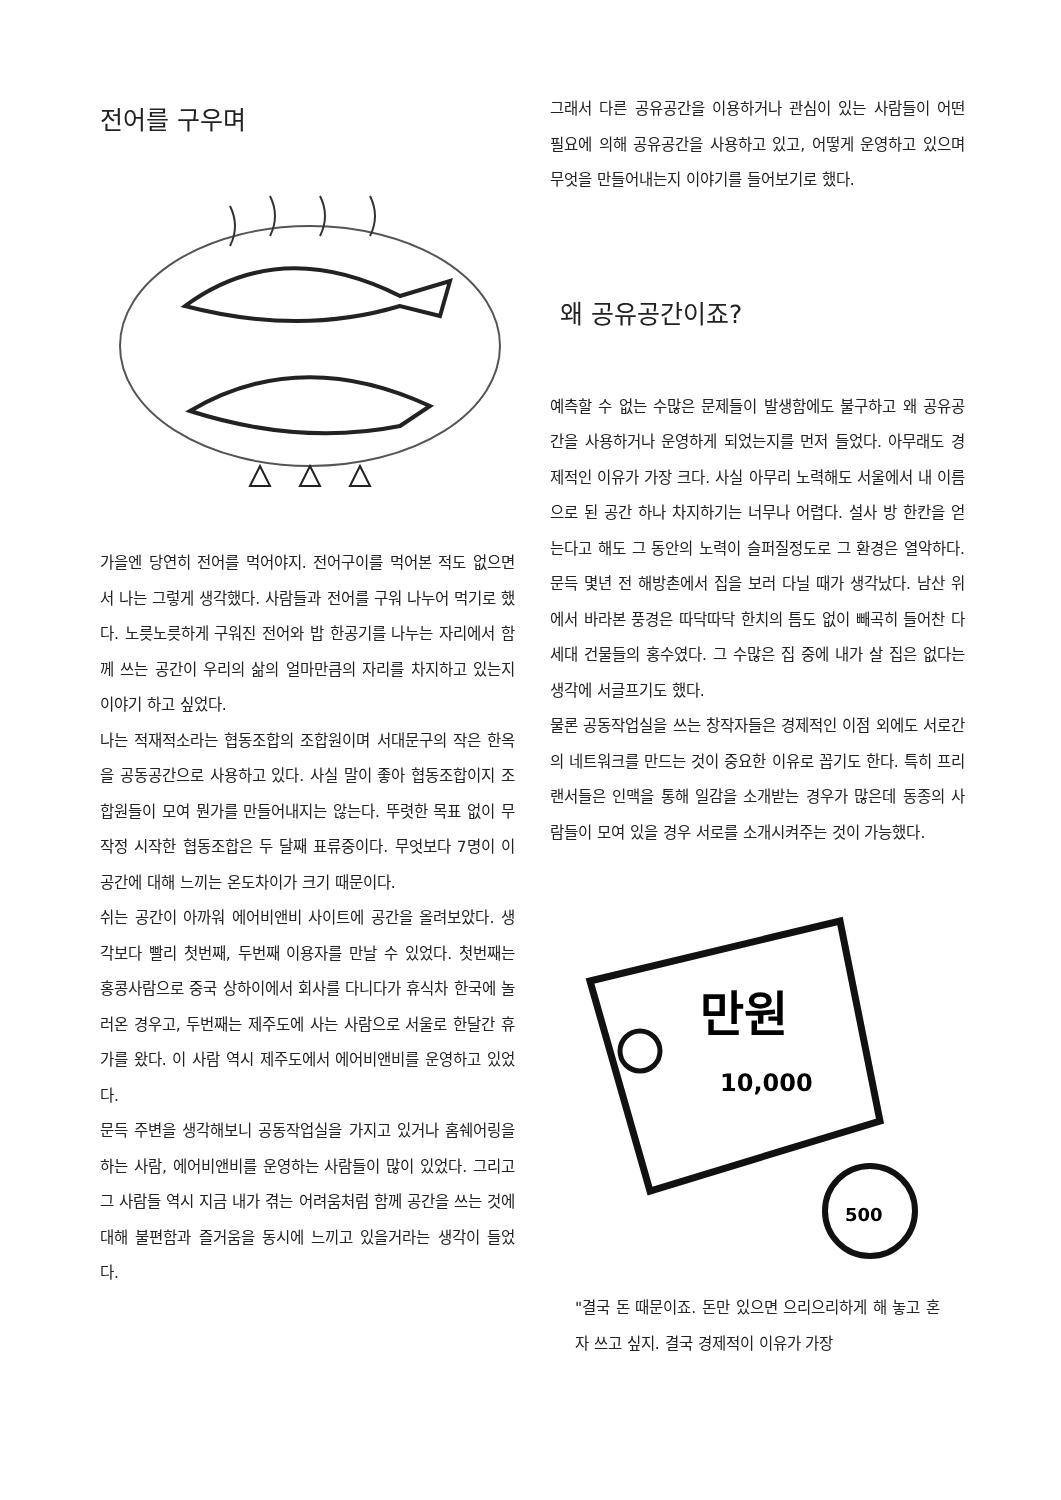전어를 구우며
가을엔 당연히 전어를 먹어야지. 전어구이를 먹어본 적도 없으면서 나는 그렇게 생각했다. 사람들과 전어를 구워 나누어 먹기로 했다. 노릇노릇하게 구워진 전어와 밥 한공기를 나누는 자리에서 함께 쓰는 공간이 우리의 삶의 얼마만큼의 자리를 차지하고 있는지 이야기 하고 싶었다.
나는 적재적소라는 협동조합의 조합원이며 서대문구의 작은 한옥을 공동공간으로 사용하고 있다. 사실 말이 좋아 협동조합이지 조합원들이 모여 뭔가를 만들어내지는 않는다. 뚜렷한 목표 없이 무작정 시작한 협동조합은 두 달째 표류중이다. 무엇보다 7명이 이 공간에 대해 느끼는 온도차이가 크기 때문이다.
쉬는 공간이 아까워 에어비앤비 사이트에 공간을 올려보았다. 생각보다 빨리 첫번째, 두번째 이용자를 만날 수 있었다. 첫번째는 홍콩사람으로 중국 상하이에서 회사를 다니다가 휴식차 한국에 놀러온 경우고, 두번째는 제주도에 사는 사람으로 서울로 한달간 휴가를 왔다. 이 사람 역시 제주도에서 에어비앤비를 운영하고 있었다.
문득 주변을 생각해보니 공동작업실을 가지고 있거나 홈쉐어링을 하는 사람, 에어비앤비를 운영하는 사람들이 많이 있었다. 그리고 그 사람들 역시 지금 내가 겪는 어려움처럼 함께 공간을 쓰는 것에 대해 불편함과 즐거움을 동시에 느끼고 있을거라는 생각이 들었다.
그래서 다른 공유공간을 이용하거나 관심이 있는 사람들이 어떤 필요에 의해 공유공간을 사용하고 있고, 어떻게 운영하고 있으며 무엇을 만들어내는지 이야기를 들어보기로 했다.
왜 공유공간이죠?
예측할 수 없는 수많은 문제들이 발생함에도 불구하고 왜 공유공간을 사용하거나 운영하게 되었는지를 먼저 들었다. 아무래도 경제적인 이유가 가장 크다. 사실 아무리 노력해도 서울에서 내 이름으로 된 공간 하나 차지하기는 너무나 어렵다. 설사 방 한칸을 얻는다고 해도 그 동안의 노력이 슬퍼질정도로 그 환경은 열악하다. 문득 몇년 전 해방촌에서 집을 보러 다닐 때가 생각났다. 남산 위에서 바라본 풍경은 따닥따닥 한치의 틈도 없이 빼곡히 들어찬 다세대 건물들의 홍수였다. 그 수많은 집 중에 내가 살 집은 없다는 생각에 서글프기도 했다.
물론 공동작업실을 쓰는 창작자들은 경제적인 이점 외에도 서로간의 네트워크를 만드는 것이 중요한 이유로 꼽기도 한다. 특히 프리랜서들은 인맥을 통해 일감을 소개받는 경우가 많은데 동종의 사람들이 모여 있을 경우 서로를 소개시켜주는 것이 가능했다.
만원
10,000
500
"결국 돈 때문이죠. 돈만 있으면 으리으리하게 해 놓고 혼자 쓰고 싶지. 결국 경제적이 이유가 가장